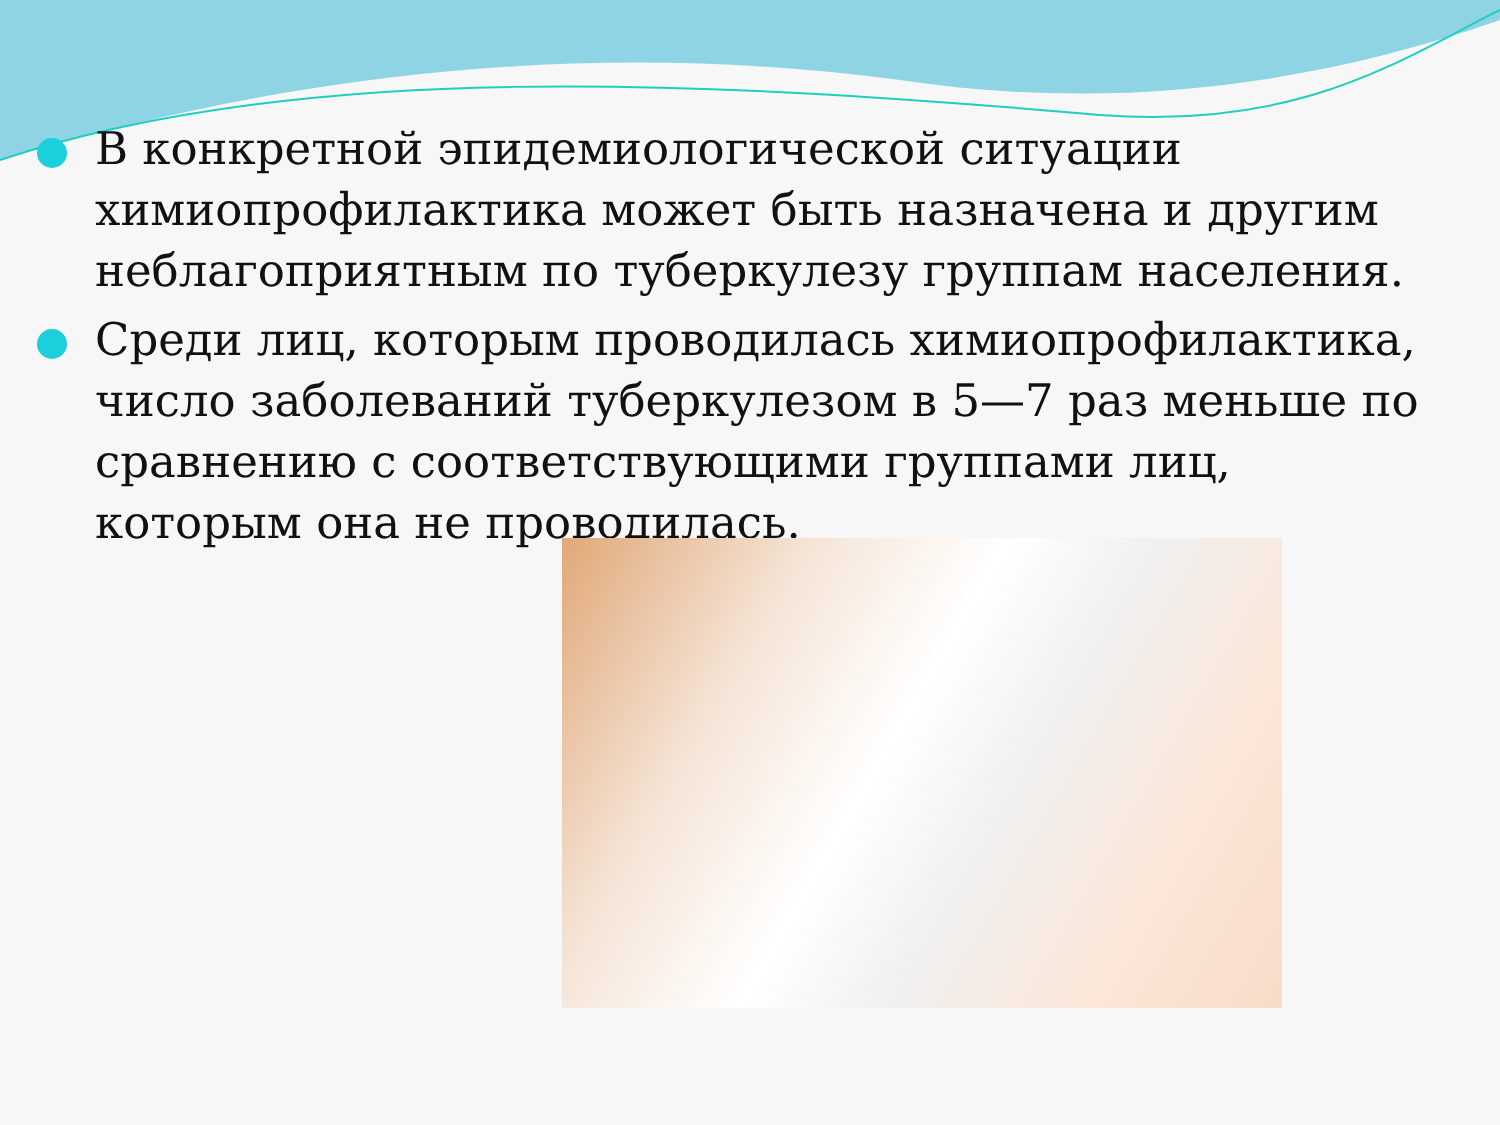В конкретной эпидемиологической ситуации химиопрофилактика может быть назначена и другим неблагоприятным по туберкулезу группам населения.
Среди лиц, которым проводилась химиопрофилактика, число заболеваний туберкулезом в 5—7 раз меньше по сравнению с соответствующими группами лиц, которым она не проводилась.